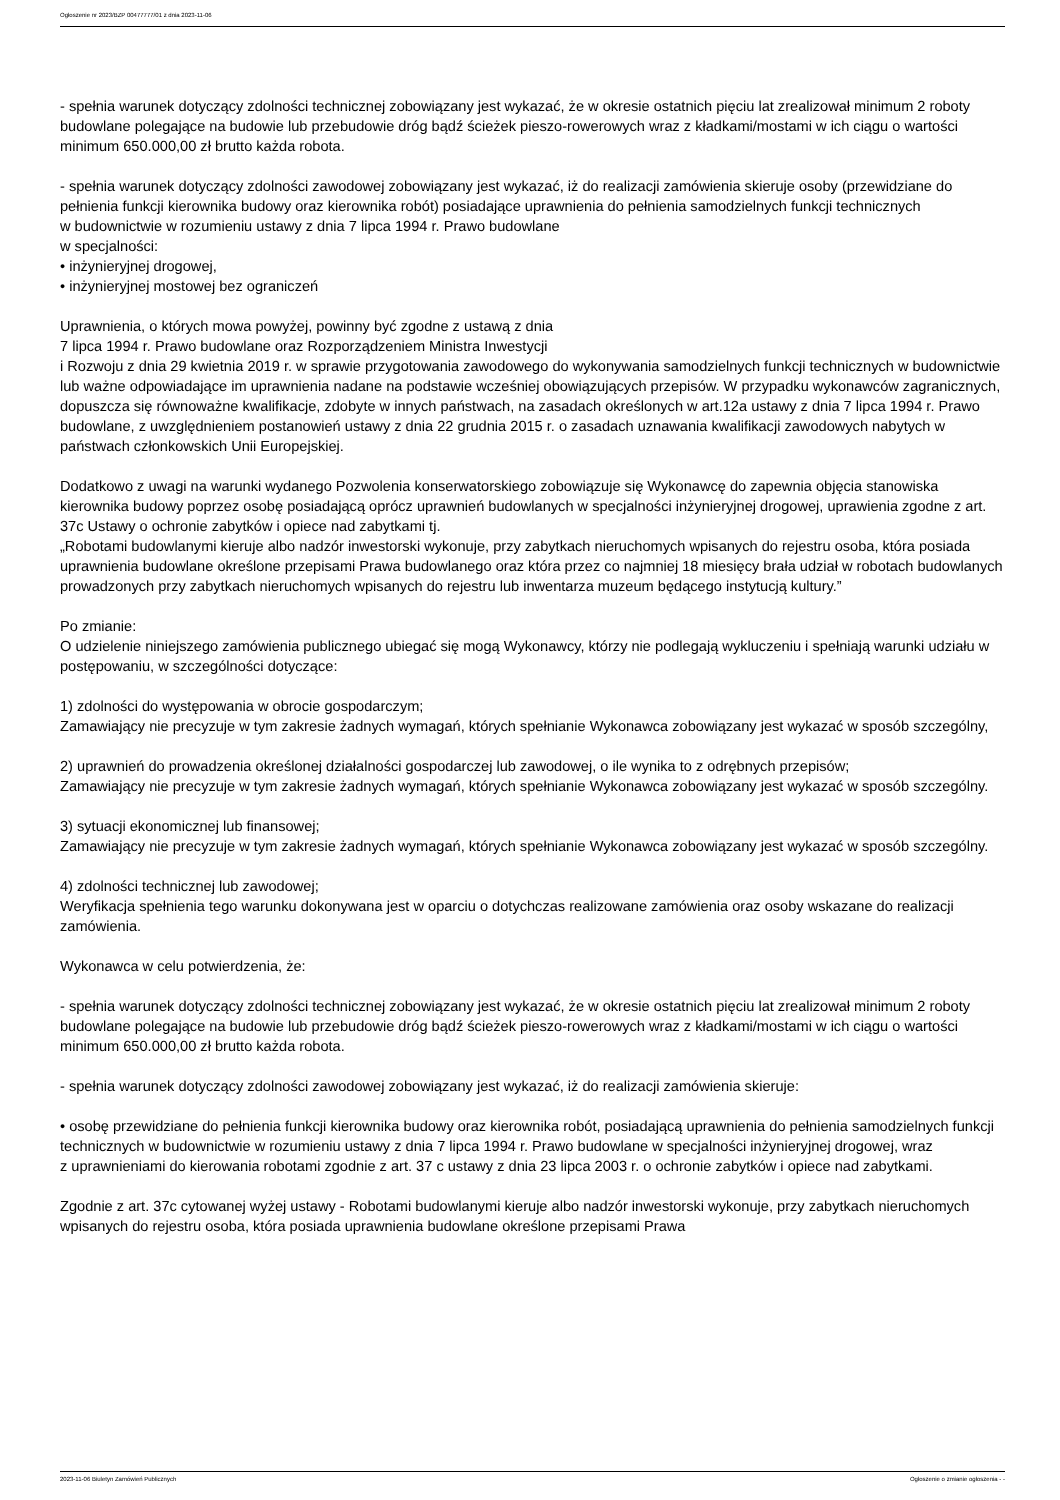Ogłoszenie nr 2023/BZP 00477777/01 z dnia 2023-11-06
- spełnia warunek dotyczący zdolności technicznej zobowiązany jest wykazać, że w okresie ostatnich pięciu lat zrealizował minimum 2 roboty budowlane polegające na budowie lub przebudowie dróg bądź ścieżek pieszo-rowerowych wraz z kładkami/mostami w ich ciągu o wartości minimum 650.000,00 zł brutto każda robota.
- spełnia warunek dotyczący zdolności zawodowej zobowiązany jest wykazać, iż do realizacji zamówienia skieruje osoby (przewidziane do pełnienia funkcji kierownika budowy oraz kierownika robót) posiadające uprawnienia do pełnienia samodzielnych funkcji technicznych
w budownictwie w rozumieniu ustawy z dnia 7 lipca 1994 r. Prawo budowlane
w specjalności:
• inżynieryjnej drogowej,
• inżynieryjnej mostowej bez ograniczeń
Uprawnienia, o których mowa powyżej, powinny być zgodne z ustawą z dnia
7 lipca 1994 r. Prawo budowlane oraz Rozporządzeniem Ministra Inwestycji
i Rozwoju z dnia 29 kwietnia 2019 r. w sprawie przygotowania zawodowego do wykonywania samodzielnych funkcji technicznych w budownictwie lub ważne odpowiadające im uprawnienia nadane na podstawie wcześniej obowiązujących przepisów. W przypadku wykonawców zagranicznych, dopuszcza się równoważne kwalifikacje, zdobyte w innych państwach, na zasadach określonych w art.12a ustawy z dnia 7 lipca 1994 r. Prawo budowlane, z uwzględnieniem postanowień ustawy z dnia 22 grudnia 2015 r. o zasadach uznawania kwalifikacji zawodowych nabytych w państwach członkowskich Unii Europejskiej.
Dodatkowo z uwagi na warunki wydanego Pozwolenia konserwatorskiego zobowiązuje się Wykonawcę do zapewnia objęcia stanowiska kierownika budowy poprzez osobę posiadającą oprócz uprawnień budowlanych w specjalności inżynieryjnej drogowej, uprawienia zgodne z art. 37c Ustawy o ochronie zabytków i opiece nad zabytkami tj.
„Robotami budowlanymi kieruje albo nadzór inwestorski wykonuje, przy zabytkach nieruchomych wpisanych do rejestru osoba, która posiada uprawnienia budowlane określone przepisami Prawa budowlanego oraz która przez co najmniej 18 miesięcy brała udział w robotach budowlanych prowadzonych przy zabytkach nieruchomych wpisanych do rejestru lub inwentarza muzeum będącego instytucją kultury.”
Po zmianie:
O udzielenie niniejszego zamówienia publicznego ubiegać się mogą Wykonawcy, którzy nie podlegają wykluczeniu i spełniają warunki udziału w postępowaniu, w szczególności dotyczące:
1) zdolności do występowania w obrocie gospodarczym;
Zamawiający nie precyzuje w tym zakresie żadnych wymagań, których spełnianie Wykonawca zobowiązany jest wykazać w sposób szczególny,
2) uprawnień do prowadzenia określonej działalności gospodarczej lub zawodowej, o ile wynika to z odrębnych przepisów;
Zamawiający nie precyzuje w tym zakresie żadnych wymagań, których spełnianie Wykonawca zobowiązany jest wykazać w sposób szczególny.
3) sytuacji ekonomicznej lub finansowej;
Zamawiający nie precyzuje w tym zakresie żadnych wymagań, których spełnianie Wykonawca zobowiązany jest wykazać w sposób szczególny.
4) zdolności technicznej lub zawodowej;
Weryfikacja spełnienia tego warunku dokonywana jest w oparciu o dotychczas realizowane zamówienia oraz osoby wskazane do realizacji zamówienia.
Wykonawca w celu potwierdzenia, że:
- spełnia warunek dotyczący zdolności technicznej zobowiązany jest wykazać, że w okresie ostatnich pięciu lat zrealizował minimum 2 roboty budowlane polegające na budowie lub przebudowie dróg bądź ścieżek pieszo-rowerowych wraz z kładkami/mostami w ich ciągu o wartości minimum 650.000,00 zł brutto każda robota.
- spełnia warunek dotyczący zdolności zawodowej zobowiązany jest wykazać, iż do realizacji zamówienia skieruje:
• osobę przewidziane do pełnienia funkcji kierownika budowy oraz kierownika robót, posiadającą uprawnienia do pełnienia samodzielnych funkcji technicznych w budownictwie w rozumieniu ustawy z dnia 7 lipca 1994 r. Prawo budowlane w specjalności inżynieryjnej drogowej, wraz
z uprawnieniami do kierowania robotami zgodnie z art. 37 c ustawy z dnia 23 lipca 2003 r. o ochronie zabytków i opiece nad zabytkami.
Zgodnie z art. 37c cytowanej wyżej ustawy - Robotami budowlanymi kieruje albo nadzór inwestorski wykonuje, przy zabytkach nieruchomych wpisanych do rejestru osoba, która posiada uprawnienia budowlane określone przepisami Prawa
2023-11-06 Biuletyn Zamówień Publicznych Ogłoszenie o zmianie ogłoszenia - -